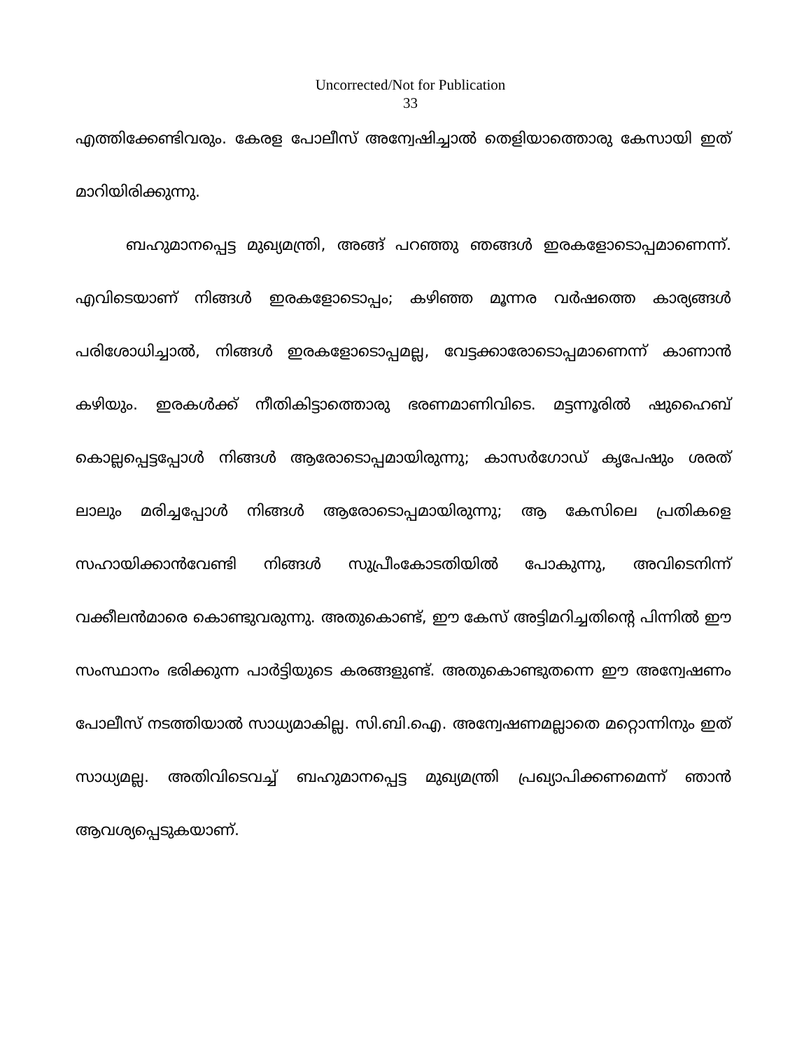Uncorrected/Not for Publication
33
എത്തിക്കേണ്ടിവരും. കേരള പോലീസ് അന്വേഷിച്ചാൽ തെളിയാത്തൊരു കേസായി ഇത് മാറിയിരിക്കുന്നു.
ബഹുമാനപ്പെട്ട മുഖ്യമന്ത്രി, അങ്ങ് പറഞ്ഞു ഞങ്ങൾ ഇരകളോടൊപ്പമാണെന്ന്. എവിടെയാണ് നിങ്ങൾ ഇരകളോടൊപ്പം; കഴിഞ്ഞ മൂന്നര വർഷത്തെ കാര്യങ്ങൾ പരിശോധിച്ചാൽ, നിങ്ങൾ ഇരകളോടൊപ്പമല്ല, വേട്ടക്കാരോടൊപ്പമാണെന്ന് കാണാൻ കഴിയും. ഇരകൾക്ക് നീതികിട്ടാത്തൊരു ഭരണമാണിവിടെ. മട്ടന്നൂരിൽ ഷുഹൈബ് കൊല്ലപ്പെട്ടപ്പോൾ നിങ്ങൾ ആരോടൊപ്പമായിരുന്നു; കാസർഗോഡ് കൃപേഷും ശരത് ലാലും മരിച്ചപ്പോൾ നിങ്ങൾ ആരോടൊപ്പമായിരുന്നു; ആ കേസിലെ പ്രതികളെ സഹായിക്കാൻവേണ്ടി നിങ്ങൾ സുപ്രീംകോടതിയിൽ പോകുന്നു, അവിടെനിന്ന് വക്കീലൻമാരെ കൊണ്ടുവരുന്നു. അതുകൊണ്ട്, ഈ കേസ് അട്ടിമറിച്ചതിന്റെ പിന്നിൽ ഈ സംസ്ഥാനം ഭരിക്കുന്ന പാർട്ടിയുടെ കരങ്ങളുണ്ട്. അതുകൊണ്ടുതന്നെ ഈ അന്വേഷണം പോലീസ് നടത്തിയാൽ സാധ്യമാകില്ല. സി.ബി.ഐ. അന്വേഷണമല്ലാതെ മറ്റൊന്നിനും ഇത് സാധ്യമല്ല. അതിവിടെവച്ച് ബഹുമാനപ്പെട്ട മുഖ്യമന്ത്രി പ്രഖ്യാപിക്കണമെന്ന് ഞാൻ ആവശ്യപ്പെടുകയാണ്.